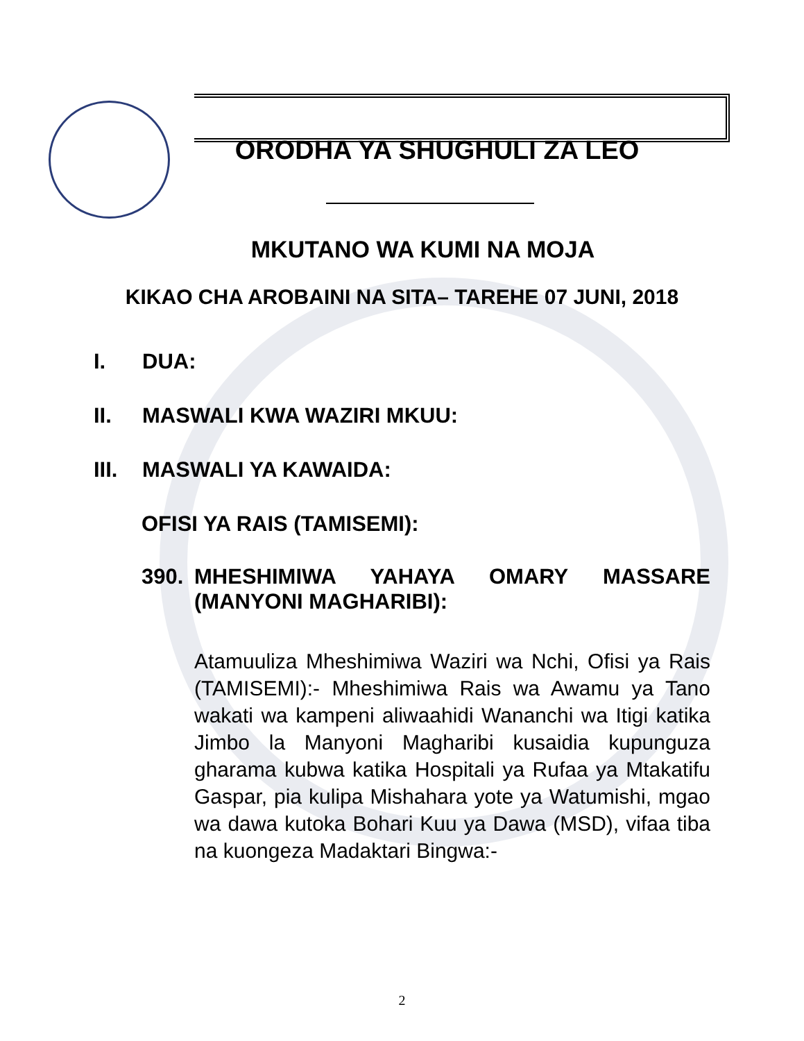ORODHA YA SHUGHULI ZA LEO
MKUTANO WA KUMI NA MOJA
KIKAO CHA AROBAINI NA SITA– TAREHE 07 JUNI, 2018
I. DUA:
II. MASWALI KWA WAZIRI MKUU:
III. MASWALI YA KAWAIDA:
OFISI YA RAIS (TAMISEMI):
390. MHESHIMIWA YAHAYA OMARY MASSARE (MANYONI MAGHARIBI):
Atamuuliza Mheshimiwa Waziri wa Nchi, Ofisi ya Rais (TAMISEMI):- Mheshimiwa Rais wa Awamu ya Tano wakati wa kampeni aliwaahidi Wananchi wa Itigi katika Jimbo la Manyoni Magharibi kusaidia kupunguza gharama kubwa katika Hospitali ya Rufaa ya Mtakatifu Gaspar, pia kulipa Mishahara yote ya Watumishi, mgao wa dawa kutoka Bohari Kuu ya Dawa (MSD), vifaa tiba na kuongeza Madaktari Bingwa:-
2